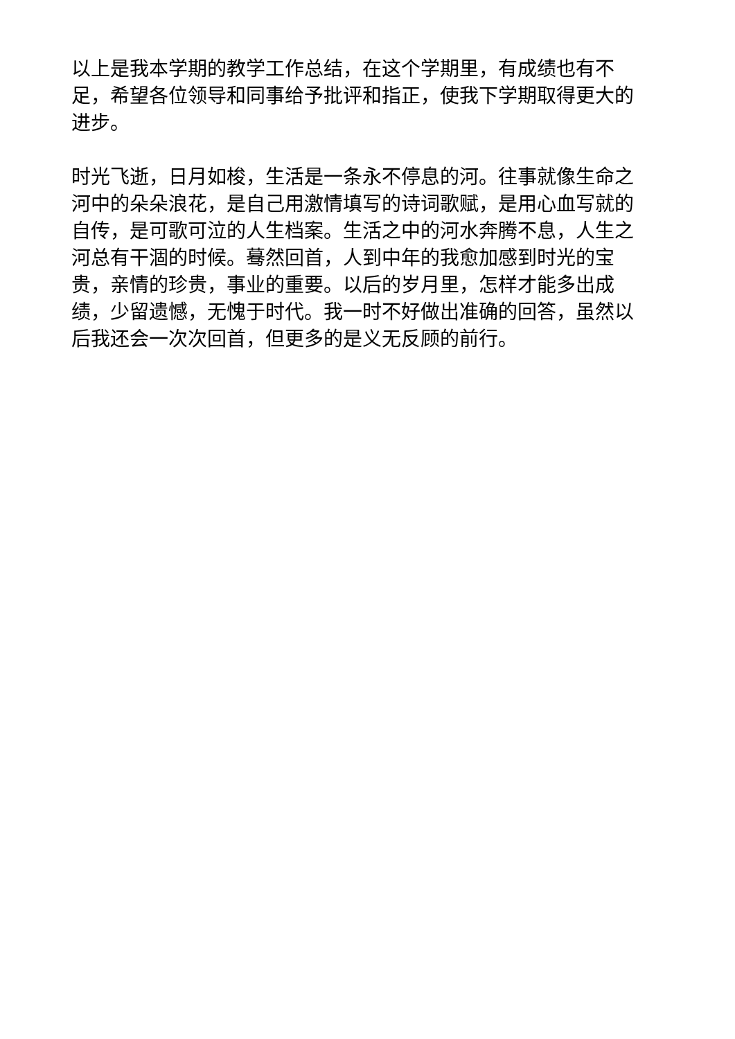以上是我本学期的教学工作总结，在这个学期里，有成绩也有不足，希望各位领导和同事给予批评和指正，使我下学期取得更大的进步。
时光飞逝，日月如梭，生活是一条永不停息的河。往事就像生命之河中的朵朵浪花，是自己用激情填写的诗词歌赋，是用心血写就的自传，是可歌可泣的人生档案。生活之中的河水奔腾不息，人生之河总有干涸的时候。蓦然回首，人到中年的我愈加感到时光的宝贵，亲情的珍贵，事业的重要。以后的岁月里，怎样才能多出成绩，少留遗憾，无愧于时代。我一时不好做出准确的回答，虽然以后我还会一次次回首，但更多的是义无反顾的前行。